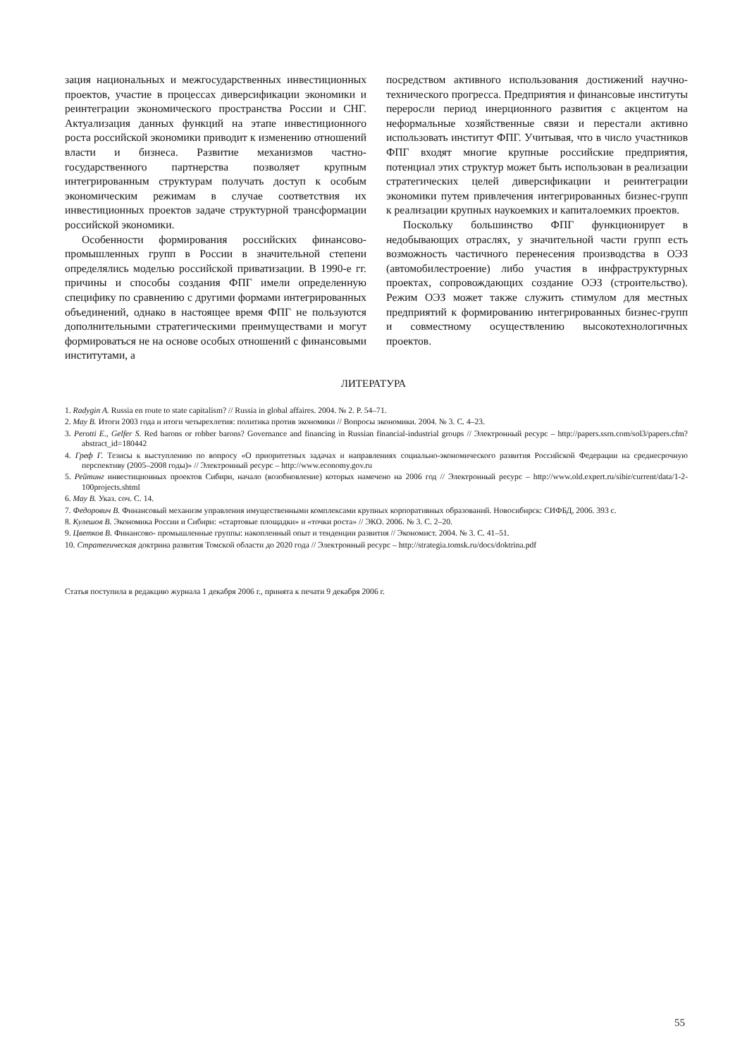зация национальных и межгосударственных инвестиционных проектов, участие в процессах диверсификации экономики и реинтеграции экономического пространства России и СНГ. Актуализация данных функций на этапе инвестиционного роста российской экономики приводит к изменению отношений власти и бизнеса. Развитие механизмов частно-государственного партнерства позволяет крупным интегрированным структурам получать доступ к особым экономическим режимам в случае соответствия их инвестиционных проектов задаче структурной трансформации российской экономики.
Особенности формирования российских финансово-промышленных групп в России в значительной степени определялись моделью российской приватизации. В 1990-е гг. причины и способы создания ФПГ имели определенную специфику по сравнению с другими формами интегрированных объединений, однако в настоящее время ФПГ не пользуются дополнительными стратегическими преимуществами и могут формироваться не на основе особых отношений с финансовыми институтами, а
посредством активного использования достижений научно-технического прогресса. Предприятия и финансовые институты переросли период инерционного развития с акцентом на неформальные хозяйственные связи и перестали активно использовать институт ФПГ. Учитывая, что в число участников ФПГ входят многие крупные российские предприятия, потенциал этих структур может быть использован в реализации стратегических целей диверсификации и реинтеграции экономики путем привлечения интегрированных бизнес-групп к реализации крупных наукоемких и капиталоемких проектов.
Поскольку большинство ФПГ функционирует в недобывающих отраслях, у значительной части групп есть возможность частичного перенесения производства в ОЭЗ (автомобилестроение) либо участия в инфраструктурных проектах, сопровождающих создание ОЭЗ (строительство). Режим ОЭЗ может также служить стимулом для местных предприятий к формированию интегрированных бизнес-групп и совместному осуществлению высокотехнологичных проектов.
ЛИТЕРАТУРА
1. Radygin A. Russia en route to state capitalism? // Russia in global affaires. 2004. № 2. P. 54–71.
2. Мау В. Итоги 2003 года и итоги четырехлетия: политика против экономики // Вопросы экономики. 2004. № 3. С. 4–23.
3. Perotti E., Gelfer S. Red barons or robber barons? Governance and financing in Russian financial-industrial groups // Электронный ресурс – http://papers.ssrn.com/sol3/papers.cfm?abstract_id=180442
4. Греф Г. Тезисы к выступлению по вопросу «О приоритетных задачах и направлениях социально-экономического развития Российской Федерации на среднесрочную перспективу (2005–2008 годы)» // Электронный ресурс – http://www.economy.gov.ru
5. Рейтинг инвестиционных проектов Сибири, начало (возобновление) которых намечено на 2006 год // Электронный ресурс – http://www.old.expert.ru/sibir/current/data/1-2-100projects.shtml
6. Мау В. Указ. соч. С. 14.
7. Федорович В. Финансовый механизм управления имущественными комплексами крупных корпоративных образований. Новосибирск: СИФБД, 2006. 393 с.
8. Кулешов В. Экономика России и Сибири: «стартовые площадки» и «точки роста» // ЭКО. 2006. № 3. С. 2–20.
9. Цветков В. Финансово- промышленные группы: накопленный опыт и тенденции развития // Экономист. 2004. № 3. С. 41–51.
10. Стратегическая доктрина развития Томской области до 2020 года // Электронный ресурс – http://strategia.tomsk.ru/docs/doktrina.pdf
Статья поступила в редакцию журнала 1 декабря 2006 г., принята к печати 9 декабря 2006 г.
55